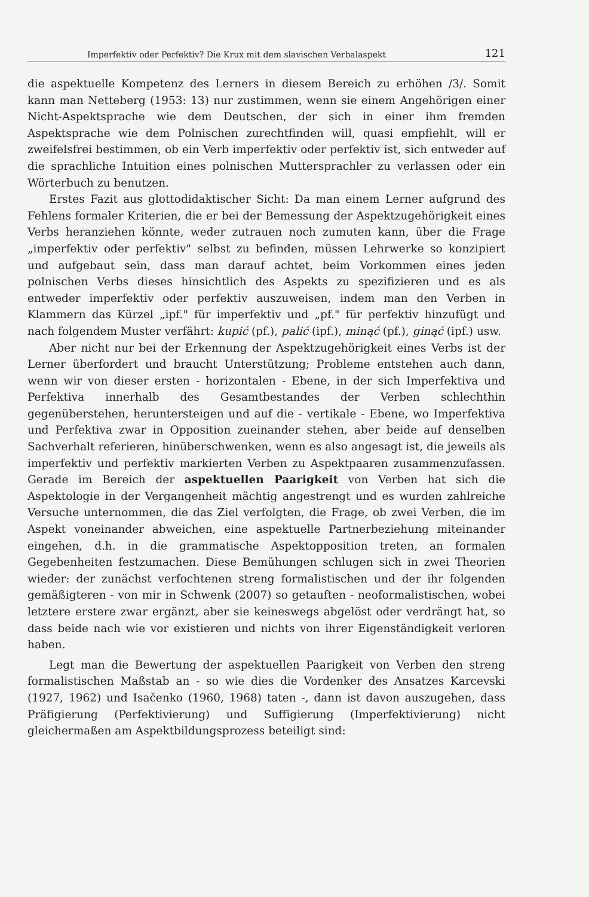Imperfektiv oder Perfektiv? Die Krux mit dem slavischen Verbalaspekt 121
die aspektuelle Kompetenz des Lerners in diesem Bereich zu erhöhen /3/. Somit kann man Netteberg (1953: 13) nur zustimmen, wenn sie einem Angehörigen einer Nicht-Aspektsprache wie dem Deutschen, der sich in einer ihm fremden Aspektsprache wie dem Polnischen zurechtfinden will, quasi empfiehlt, will er zweifelsfrei bestimmen, ob ein Verb imperfektiv oder perfektiv ist, sich entweder auf die sprachliche Intuition eines polnischen Muttersprachler zu verlassen oder ein Wörterbuch zu benutzen.
Erstes Fazit aus glottodidaktischer Sicht: Da man einem Lerner aufgrund des Fehlens formaler Kriterien, die er bei der Bemessung der Aspektzugehörigkeit eines Verbs heranziehen könnte, weder zutrauen noch zumuten kann, über die Frage „imperfektiv oder perfektiv" selbst zu befinden, müssen Lehrwerke so konzipiert und aufgebaut sein, dass man darauf achtet, beim Vorkommen eines jeden polnischen Verbs dieses hinsichtlich des Aspekts zu spezifizieren und es als entweder imperfektiv oder perfektiv auszuweisen, indem man den Verben in Klammern das Kürzel „ipf." für imperfektiv und „pf." für perfektiv hinzufügt und nach folgendem Muster verfährt: kupić (pf.), palić (ipf.), minąć (pf.), ginąć (ipf.) usw.
Aber nicht nur bei der Erkennung der Aspektzugehörigkeit eines Verbs ist der Lerner überfordert und braucht Unterstützung; Probleme entstehen auch dann, wenn wir von dieser ersten - horizontalen - Ebene, in der sich Imperfektiva und Perfektiva innerhalb des Gesamtbestandes der Verben schlechthin gegenüberstehen, heruntersteigen und auf die - vertikale - Ebene, wo Imperfektiva und Perfektiva zwar in Opposition zueinander stehen, aber beide auf denselben Sachverhalt referieren, hinüberschwenken, wenn es also angesagt ist, die jeweils als imperfektiv und perfektiv markierten Verben zu Aspektpaaren zusammenzufassen. Gerade im Bereich der aspektuellen Paarigkeit von Verben hat sich die Aspektologie in der Vergangenheit mächtig angestrengt und es wurden zahlreiche Versuche unternommen, die das Ziel verfolgten, die Frage, ob zwei Verben, die im Aspekt voneinander abweichen, eine aspektuelle Partnerbeziehung miteinander eingehen, d.h. in die grammatische Aspektopposition treten, an formalen Gegebenheiten festzumachen. Diese Bemühungen schlugen sich in zwei Theorien wieder: der zunächst verfochtenen streng formalistischen und der ihr folgenden gemäßigteren - von mir in Schwenk (2007) so getauften - neoformalistischen, wobei letztere erstere zwar ergänzt, aber sie keineswegs abgelöst oder verdrängt hat, so dass beide nach wie vor existieren und nichts von ihrer Eigenständigkeit verloren haben.
Legt man die Bewertung der aspektuellen Paarigkeit von Verben den streng formalistischen Maßstab an - so wie dies die Vordenker des Ansatzes Karcevski (1927, 1962) und Isačenko (1960, 1968) taten -, dann ist davon auszugehen, dass Präfigierung (Perfektivierung) und Suffigierung (Imperfektivierung) nicht gleichermaßen am Aspektbildungsprozess beteiligt sind: